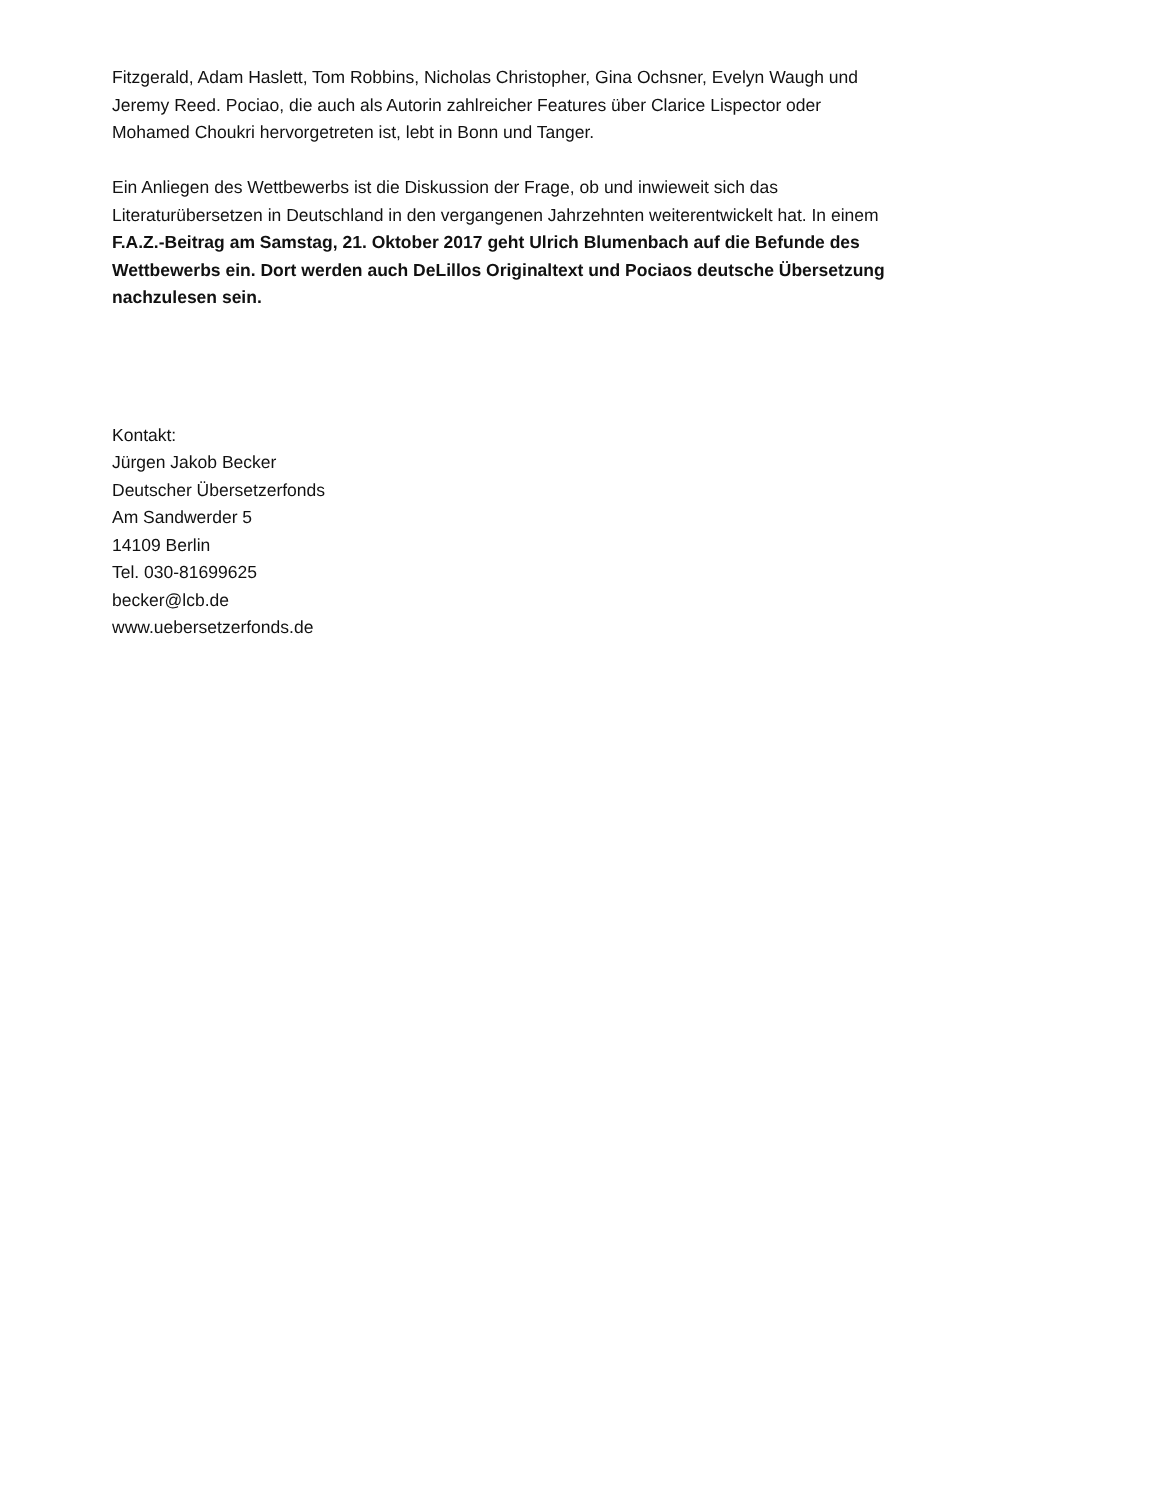Fitzgerald, Adam Haslett, Tom Robbins, Nicholas Christopher, Gina Ochsner, Evelyn Waugh und
Jeremy Reed. Pociao, die auch als Autorin zahlreicher Features über Clarice Lispector oder
Mohamed Choukri hervorgetreten ist, lebt in Bonn und Tanger.
Ein Anliegen des Wettbewerbs ist die Diskussion der Frage, ob und inwieweit sich das
Literaturübersetzen in Deutschland in den vergangenen Jahrzehnten weiterentwickelt hat. In einem
F.A.Z.-Beitrag am Samstag, 21. Oktober 2017 geht Ulrich Blumenbach auf die Befunde des
Wettbewerbs ein. Dort werden auch DeLillos Originaltext und Pociaos deutsche Übersetzung
nachzulesen sein.
Kontakt:
Jürgen Jakob Becker
Deutscher Übersetzerfonds
Am Sandwerder 5
14109 Berlin
Tel. 030-81699625
becker@lcb.de
www.uebersetzerfonds.de